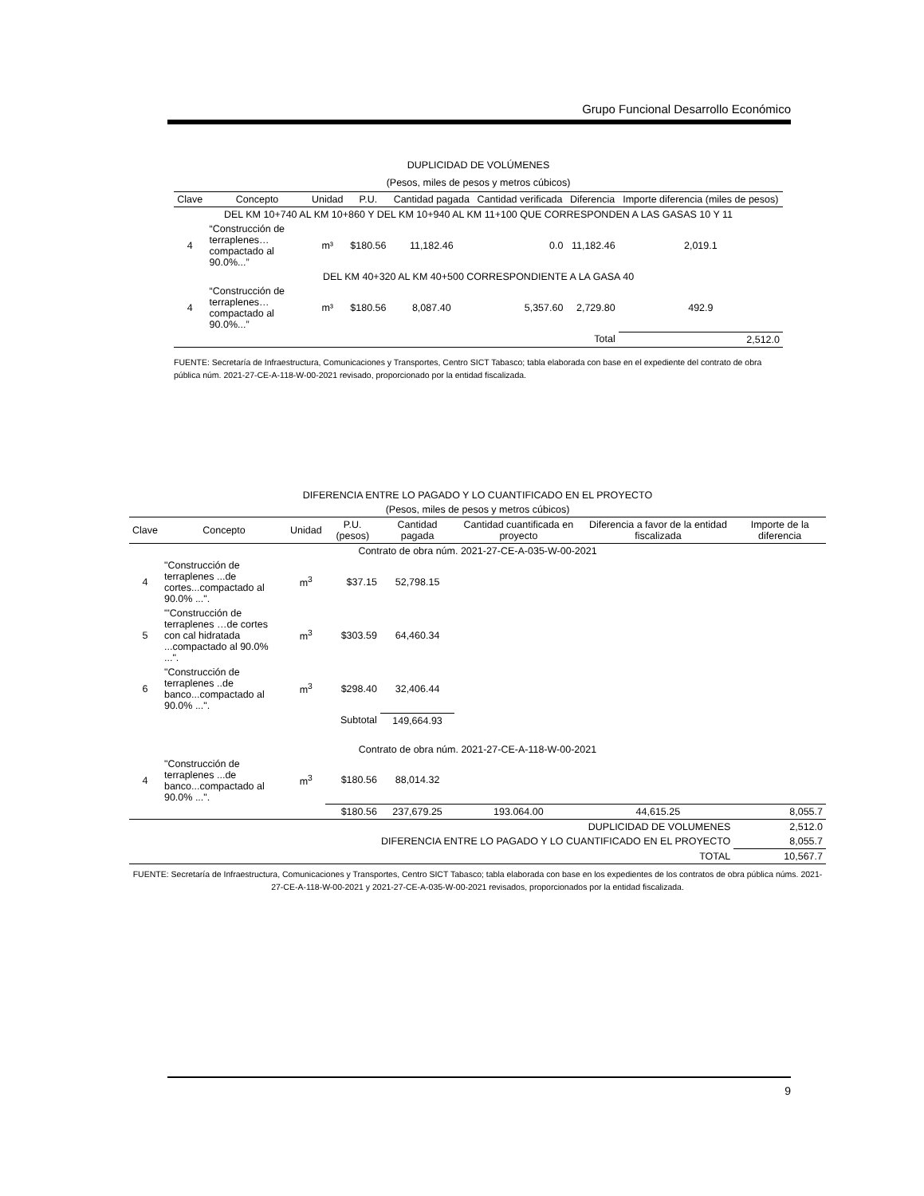Grupo Funcional Desarrollo Económico
DUPLICIDAD DE VOLÚMENES
(Pesos, miles de pesos y metros cúbicos)
| Clave | Concepto | Unidad | P.U. | Cantidad pagada | Cantidad verificada | Diferencia | Importe diferencia (miles de pesos) |
| --- | --- | --- | --- | --- | --- | --- | --- |
| DEL KM 10+740 AL KM 10+860 Y DEL KM 10+940 AL KM 11+100 QUE CORRESPONDEN A LAS GASAS 10 Y 11 | | | | | | | |
| 4 | “Construcción de terraplenes…compactado al 90.0%...” | m³ | $180.56 | 11,182.46 | 0.0 | 11,182.46 | 2,019.1 |
| DEL KM 40+320 AL KM 40+500 CORRESPONDIENTE A LA GASA 40 | | | | | | | |
| 4 | “Construcción de terraplenes…compactado al 90.0%...” | m³ | $180.56 | 8,087.40 | 5,357.60 | 2,729.80 | 492.9 |
| | | | | | | Total | 2,512.0 |
FUENTE: Secretaría de Infraestructura, Comunicaciones y Transportes, Centro SICT Tabasco; tabla elaborada con base en el expediente del contrato de obra pública núm. 2021-27-CE-A-118-W-00-2021 revisado, proporcionado por la entidad fiscalizada.
DIFERENCIA ENTRE LO PAGADO Y LO CUANTIFICADO EN EL PROYECTO
(Pesos, miles de pesos y metros cúbicos)
| Clave | Concepto | Unidad | P.U. (pesos) | Cantidad pagada | Cantidad cuantificada en proyecto | Diferencia a favor de la entidad fiscalizada | Importe de la diferencia |
| --- | --- | --- | --- | --- | --- | --- | --- |
| Contrato de obra núm. 2021-27-CE-A-035-W-00-2021 | | | | | | | |
| 4 | "Construcción de terraplenes ...de cortes...compactado al 90.0% ...". | m<sup>3</sup> | $37.15 | 52,798.15 | | | |
| 5 | "'Construcción de terraplenes …de cortes con cal hidratada ...compactado al 90.0% ...". | m<sup>3</sup> | $303.59 | 64,460.34 | | | |
| 6 | "Construcción de terraplenes ..de banco...compactado al 90.0% ...". | m<sup>3</sup> | $298.40 | 32,406.44 | | | |
| | | | Subtotal | 149,664.93 | | | |
| Contrato de obra núm. 2021-27-CE-A-118-W-00-2021 | | | | | | | |
| 4 | "Construcción de terraplenes ...de banco...compactado al 90.0% ...". | m<sup>3</sup> | $180.56 | 88,014.32 | | | |
| | | | $180.56 | 237,679.25 | 193.064.00 | 44,615.25 | 8,055.7 |
| DUPLICIDAD DE VOLUMENES | | | | | | | 2,512.0 |
| DIFERENCIA ENTRE LO PAGADO Y LO CUANTIFICADO EN EL PROYECTO | | | | | | | 8,055.7 |
| TOTAL | | | | | | | 10,567.7 |
FUENTE: Secretaría de Infraestructura, Comunicaciones y Transportes, Centro SICT Tabasco; tabla elaborada con base en los expedientes de los contratos de obra pública núms. 2021-27-CE-A-118-W-00-2021 y 2021-27-CE-A-035-W-00-2021 revisados, proporcionados por la entidad fiscalizada.
9